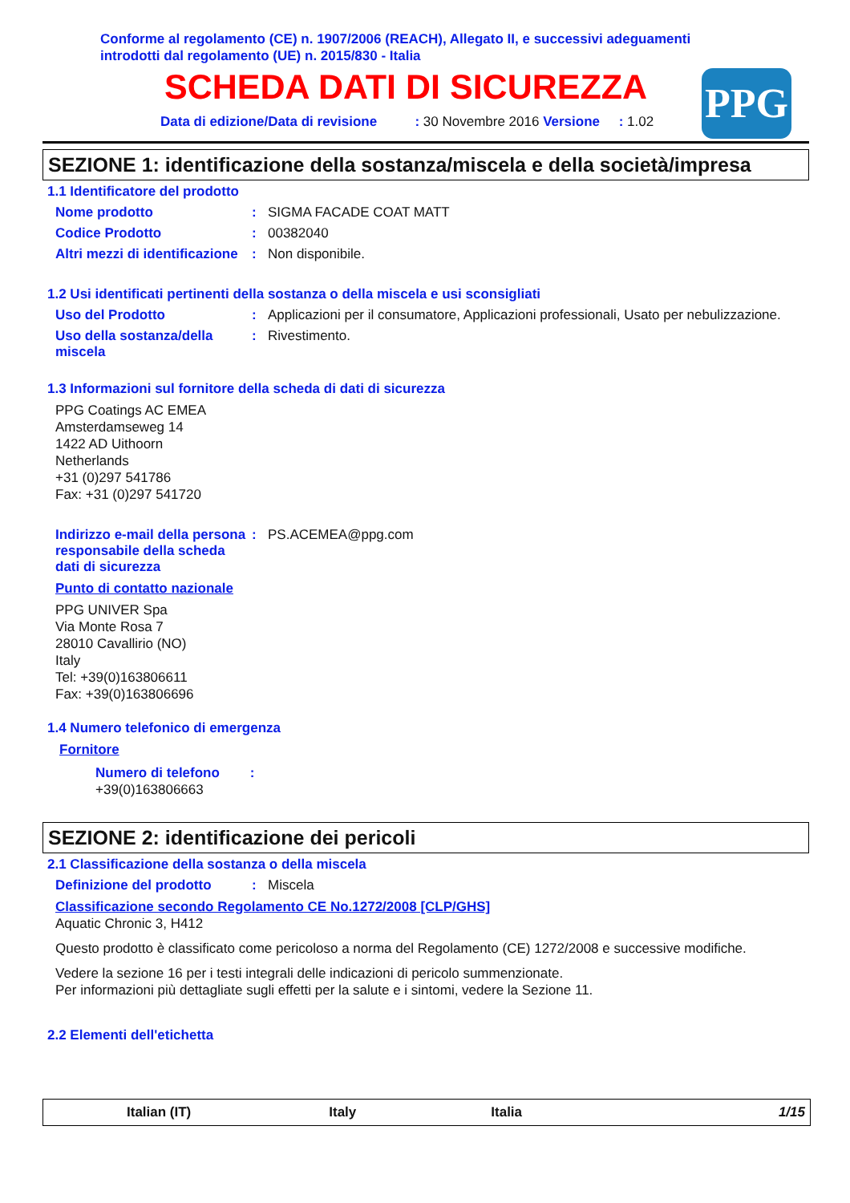Conforme al regolamento (CE) n. 1907/2006 (REACH), Allegato II, e successivi adeguamenti introdotti dal regolamento (UE) n. 2015/830 - Italia
SCHEDA DATI DI SICUREZZA
Data di edizione/Data di revisione : 30 Novembre 2016 Versione : 1.02
PPG
SEZIONE 1: identificazione della sostanza/miscela e della società/impresa
1.1 Identificatore del prodotto
Nome prodotto : SIGMA FACADE COAT MATT
Codice Prodotto : 00382040
Altri mezzi di identificazione
: Non disponibile.
1.2 Usi identificati pertinenti della sostanza o della miscela e usi sconsigliati
Uso del Prodotto : Applicazioni per il consumatore, Applicazioni professionali, Usato per nebulizzazione.
Uso della sostanza/della miscela
: Rivestimento.
1.3 Informazioni sul fornitore della scheda di dati di sicurezza
PPG Coatings AC EMEA
Amsterdamseweg 14
1422 AD Uithoorn
Netherlands
+31 (0)297 541786
Fax: +31 (0)297 541720
Indirizzo e-mail della persona responsabile della scheda dati di sicurezza
: PS.ACEMEA@ppg.com
Punto di contatto nazionale
PPG UNIVER Spa
Via Monte Rosa 7
28010 Cavallirio (NO)
Italy
Tel: +39(0)163806611
Fax: +39(0)163806696
1.4 Numero telefonico di emergenza
Fornitore
Numero di telefono :
+39(0)163806663
SEZIONE 2: identificazione dei pericoli
2.1 Classificazione della sostanza o della miscela
Definizione del prodotto : Miscela
Classificazione secondo Regolamento CE No.1272/2008 [CLP/GHS]
Aquatic Chronic 3, H412
Questo prodotto è classificato come pericoloso a norma del Regolamento (CE) 1272/2008 e successive modifiche.
Vedere la sezione 16 per i testi integrali delle indicazioni di pericolo summenzionate.
Per informazioni più dettagliate sugli effetti per la salute e i sintomi, vedere la Sezione 11.
2.2 Elementi dell'etichetta
Italian (IT) Italy Italia 1/15